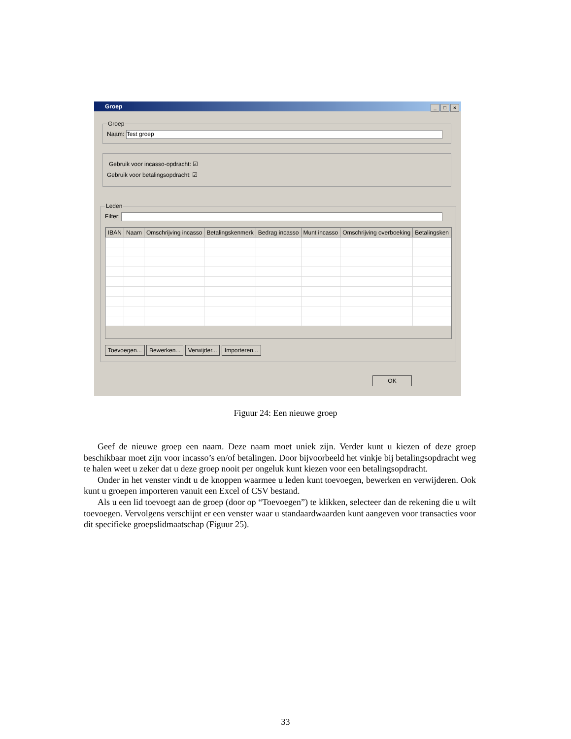Groep
_ □ ×
GroepNaam: Test groep
Gebruik voor incasso-opdracht: ☑
Gebruik voor betalingsopdracht: ☑
Leden
Filter:
| IBAN | Naam | Omschrijving incasso | Betalingskenmerk | Bedrag incasso | Munt incasso | Omschrijving overboeking | Betalingsken |
| --- | --- | --- | --- | --- | --- | --- | --- |
Toevoegen... Bewerken... Verwijder... Importeren...
OK
Figuur 24: Een nieuwe groep
Geef de nieuwe groep een naam. Deze naam moet uniek zijn. Verder kunt u kiezen of deze groep beschikbaar moet zijn voor incasso’s en/of betalingen. Door bijvoorbeeld het vinkje bij betalingsopdracht weg te halen weet u zeker dat u deze groep nooit per ongeluk kunt kiezen voor een betalingsopdracht.
Onder in het venster vindt u de knoppen waarmee u leden kunt toevoegen, bewerken en verwijderen. Ook kunt u groepen importeren vanuit een Excel of CSV bestand.
Als u een lid toevoegt aan de groep (door op “Toevoegen”) te klikken, selecteer dan de rekening die u wilt toevoegen. Vervolgens verschijnt er een venster waar u standaardwaarden kunt aangeven voor transacties voor dit specifieke groepslidmaatschap (Figuur 25).
33